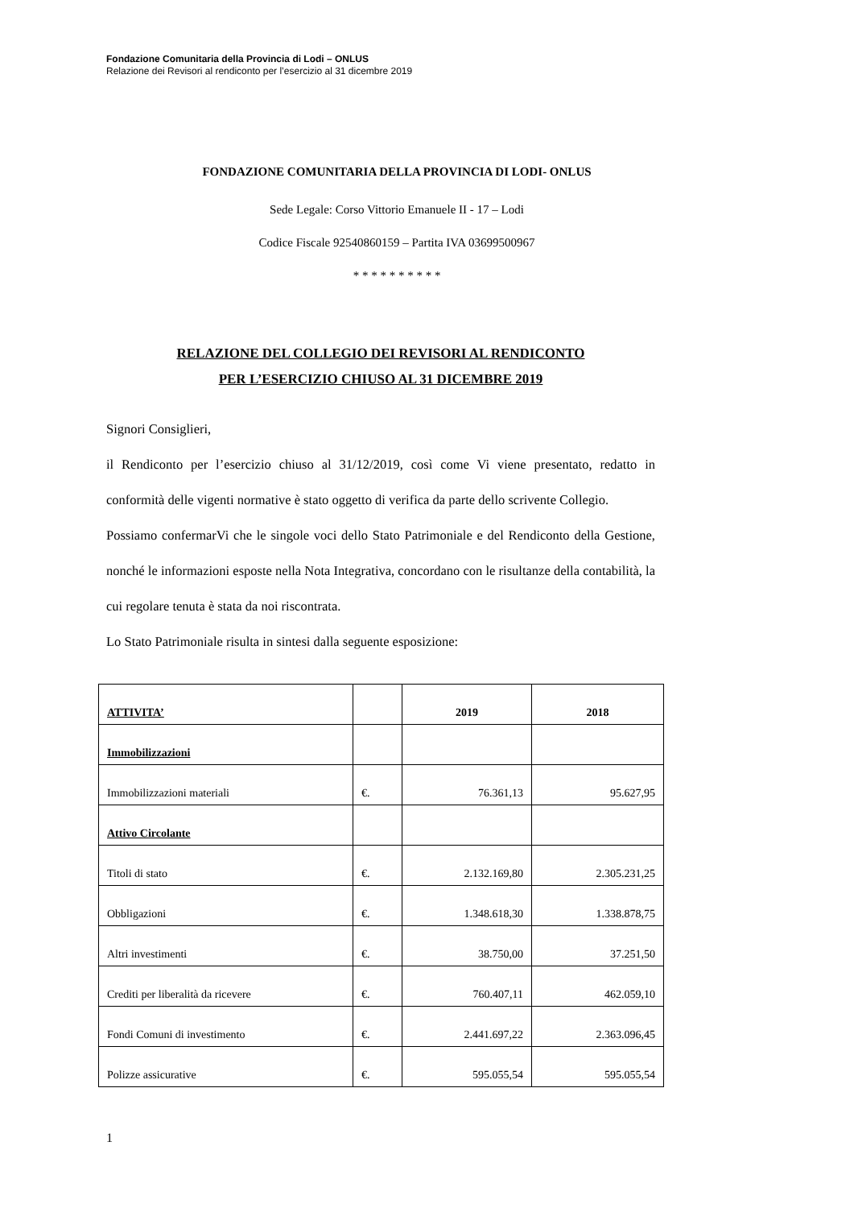Fondazione Comunitaria della Provincia di Lodi – ONLUS
Relazione dei Revisori al rendiconto per l’esercizio al 31 dicembre 2019
FONDAZIONE COMUNITARIA DELLA PROVINCIA DI LODI- ONLUS
Sede Legale: Corso Vittorio Emanuele II - 17 – Lodi
Codice Fiscale 92540860159 – Partita IVA 03699500967
* * * * * * * * * *
RELAZIONE DEL COLLEGIO DEI REVISORI AL RENDICONTO
PER L’ESERCIZIO CHIUSO AL 31 DICEMBRE 2019
Signori Consiglieri,
il Rendiconto per l’esercizio chiuso al 31/12/2019, così come Vi viene presentato, redatto in conformità delle vigenti normative è stato oggetto di verifica da parte dello scrivente Collegio.
Possiamo confermarVi che le singole voci dello Stato Patrimoniale e del Rendiconto della Gestione, nonché le informazioni esposte nella Nota Integrativa, concordano con le risultanze della contabilità, la cui regolare tenuta è stata da noi riscontrata.
Lo Stato Patrimoniale risulta in sintesi dalla seguente esposizione:
| ATTIVITA’ | | 2019 | 2018 |
| Immobilizzazioni | | | |
| Immobilizzazioni materiali | €. | 76.361,13 | 95.627,95 |
| Attivo Circolante | | | |
| Titoli di stato | €. | 2.132.169,80 | 2.305.231,25 |
| Obbligazioni | €. | 1.348.618,30 | 1.338.878,75 |
| Altri investimenti | €. | 38.750,00 | 37.251,50 |
| Crediti per liberalità da ricevere | €. | 760.407,11 | 462.059,10 |
| Fondi Comuni di investimento | €. | 2.441.697,22 | 2.363.096,45 |
| Polizze assicurative | €. | 595.055,54 | 595.055,54 |
1